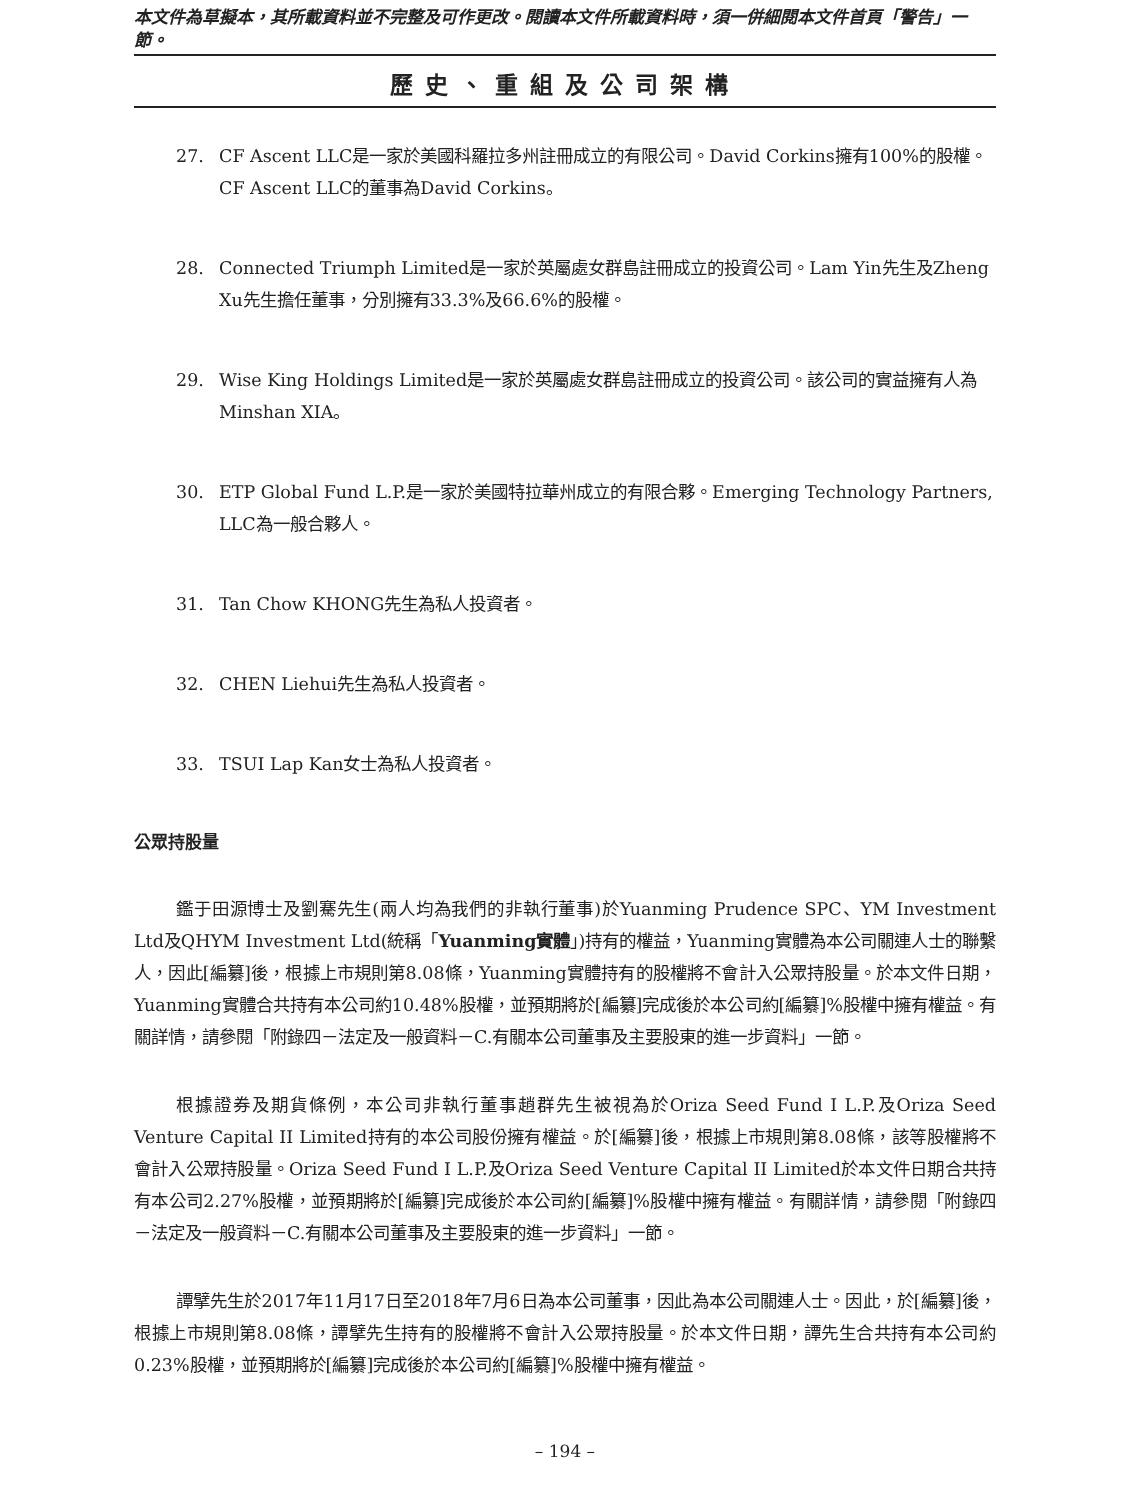本文件為草擬本，其所載資料並不完整及可作更改。閱讀本文件所載資料時，須一併細閱本文件首頁「警告」一節。
歷史、重組及公司架構
27. CF Ascent LLC是一家於美國科羅拉多州註冊成立的有限公司。David Corkins擁有100%的股權。CF Ascent LLC的董事為David Corkins。
28. Connected Triumph Limited是一家於英屬處女群島註冊成立的投資公司。Lam Yin先生及Zheng Xu先生擔任董事，分別擁有33.3%及66.6%的股權。
29. Wise King Holdings Limited是一家於英屬處女群島註冊成立的投資公司。該公司的實益擁有人為Minshan XIA。
30. ETP Global Fund L.P.是一家於美國特拉華州成立的有限合夥。Emerging Technology Partners, LLC為一般合夥人。
31. Tan Chow KHONG先生為私人投資者。
32. CHEN Liehui先生為私人投資者。
33. TSUI Lap Kan女士為私人投資者。
公眾持股量
鑑于田源博士及劉騫先生(兩人均為我們的非執行董事)於Yuanming Prudence SPC、YM Investment Ltd及QHYM Investment Ltd(統稱「Yuanming實體」)持有的權益，Yuanming實體為本公司關連人士的聯繫人，因此[編纂]後，根據上市規則第8.08條，Yuanming實體持有的股權將不會計入公眾持股量。於本文件日期，Yuanming實體合共持有本公司約10.48%股權，並預期將於[編纂]完成後於本公司約[編纂]%股權中擁有權益。有關詳情，請參閱「附錄四－法定及一般資料－C.有關本公司董事及主要股東的進一步資料」一節。
根據證券及期貨條例，本公司非執行董事趙群先生被視為於Oriza Seed Fund I L.P.及Oriza Seed Venture Capital II Limited持有的本公司股份擁有權益。於[編纂]後，根據上市規則第8.08條，該等股權將不會計入公眾持股量。Oriza Seed Fund I L.P.及Oriza Seed Venture Capital II Limited於本文件日期合共持有本公司2.27%股權，並預期將於[編纂]完成後於本公司約[編纂]%股權中擁有權益。有關詳情，請參閱「附錄四－法定及一般資料－C.有關本公司董事及主要股東的進一步資料」一節。
譚擘先生於2017年11月17日至2018年7月6日為本公司董事，因此為本公司關連人士。因此，於[編纂]後，根據上市規則第8.08條，譚擘先生持有的股權將不會計入公眾持股量。於本文件日期，譚先生合共持有本公司約0.23%股權，並預期將於[編纂]完成後於本公司約[編纂]%股權中擁有權益。
– 194 –